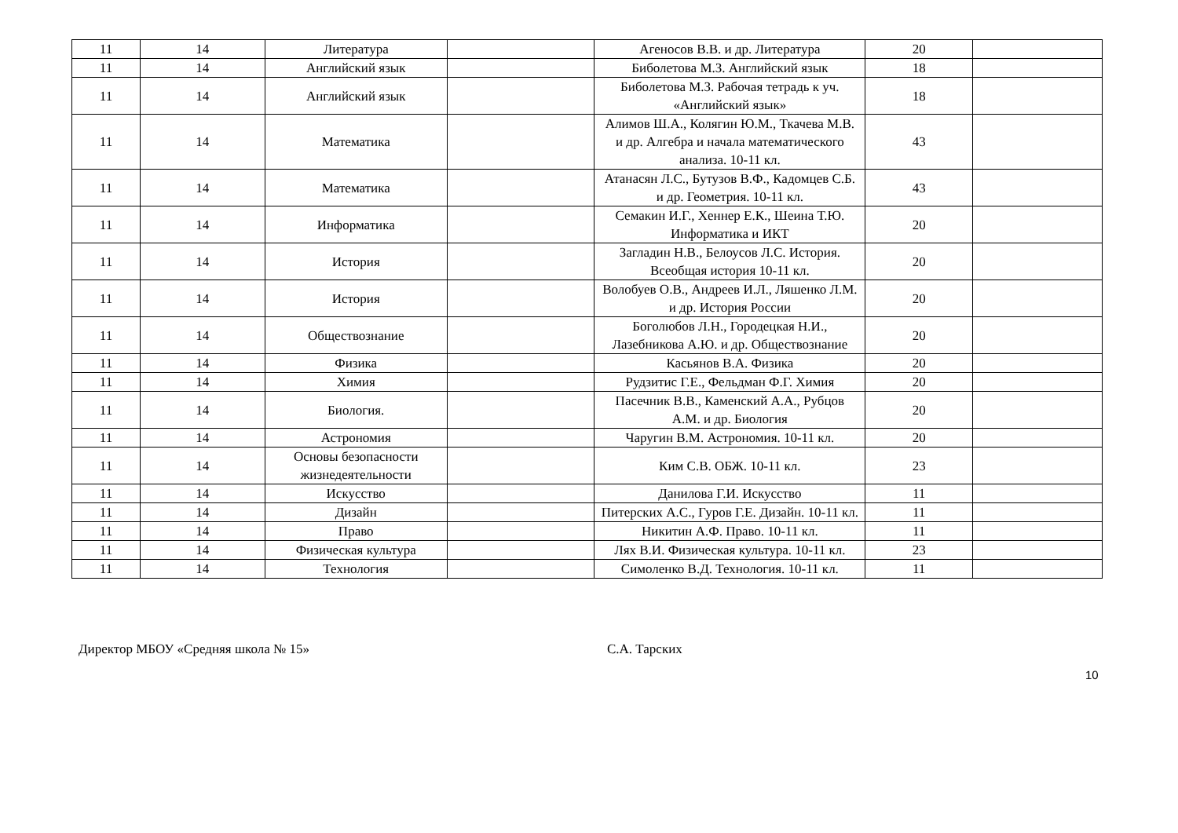| 11 | 14 | Литература | | Агеносов В.В. и др. Литература | 20 | |
| 11 | 14 | Английский язык | | Биболетова М.З. Английский язык | 18 | |
| 11 | 14 | Английский язык | | Биболетова М.З. Рабочая тетрадь к уч. «Английский язык» | 18 | |
| 11 | 14 | Математика | | Алимов Ш.А., Колягин Ю.М., Ткачева М.В. и др. Алгебра и начала математического анализа. 10-11 кл. | 43 | |
| 11 | 14 | Математика | | Атанасян Л.С., Бутузов В.Ф., Кадомцев С.Б. и др. Геометрия. 10-11 кл. | 43 | |
| 11 | 14 | Информатика | | Семакин И.Г., Хеннер Е.К., Шеина Т.Ю. Информатика и ИКТ | 20 | |
| 11 | 14 | История | | Загладин Н.В., Белоусов Л.С. История. Всеобщая история 10-11 кл. | 20 | |
| 11 | 14 | История | | Волобуев О.В., Андреев И.Л., Ляшенко Л.М. и др. История России | 20 | |
| 11 | 14 | Обществознание | | Боголюбов Л.Н., Городецкая Н.И., Лазебникова А.Ю. и др. Обществознание | 20 | |
| 11 | 14 | Физика | | Касьянов В.А. Физика | 20 | |
| 11 | 14 | Химия | | Рудзитис Г.Е., Фельдман Ф.Г. Химия | 20 | |
| 11 | 14 | Биология. | | Пасечник В.В., Каменский А.А., Рубцов А.М. и др. Биология | 20 | |
| 11 | 14 | Астрономия | | Чаругин В.М. Астрономия. 10-11 кл. | 20 | |
| 11 | 14 | Основы безопасности жизнедеятельности | | Ким С.В. ОБЖ. 10-11 кл. | 23 | |
| 11 | 14 | Искусство | | Данилова Г.И. Искусство | 11 | |
| 11 | 14 | Дизайн | | Питерских А.С., Гуров Г.Е. Дизайн. 10-11 кл. | 11 | |
| 11 | 14 | Право | | Никитин А.Ф. Право. 10-11 кл. | 11 | |
| 11 | 14 | Физическая культура | | Лях В.И. Физическая культура. 10-11 кл. | 23 | |
| 11 | 14 | Технология | | Симоленко В.Д. Технология. 10-11 кл. | 11 | |
Директор МБОУ «Средняя школа № 15» С.А. Тарских
10